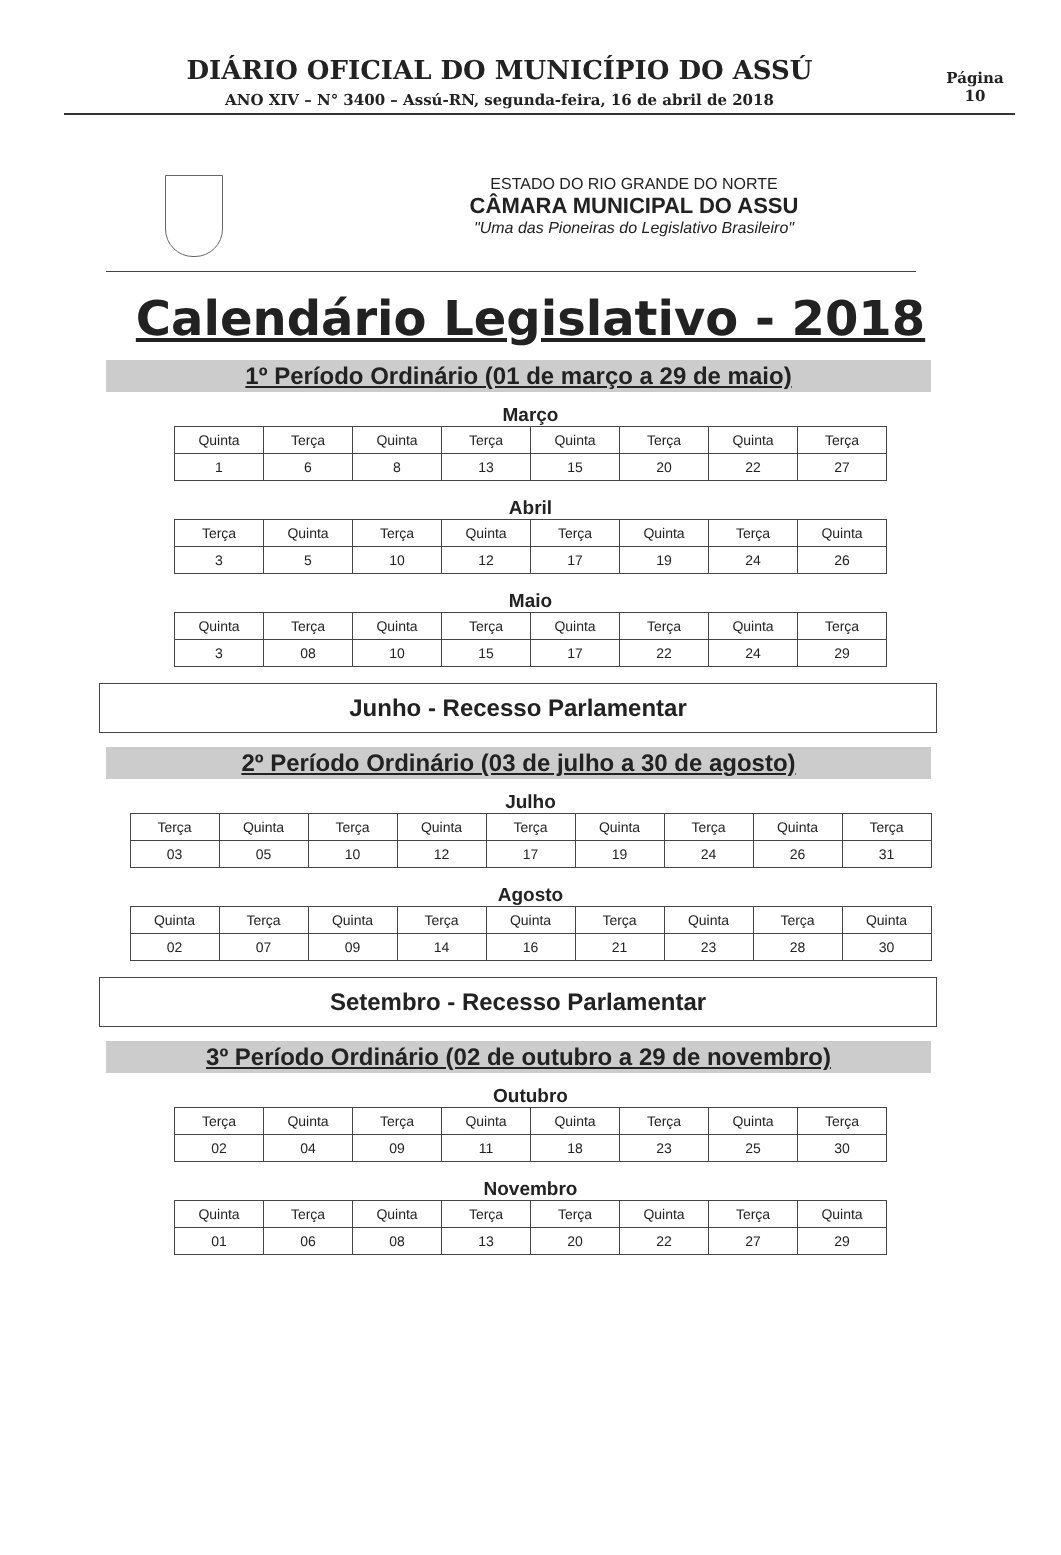DIÁRIO OFICIAL DO MUNICÍPIO DO ASSÚ
ANO XIV – N° 3400 – Assú-RN, segunda-feira, 16 de abril de 2018
Página
10
ESTADO DO RIO GRANDE DO NORTE
CÂMARA MUNICIPAL DO ASSU
"Uma das Pioneiras do Legislativo Brasileiro"
Calendário Legislativo - 2018
1º Período Ordinário (01 de março a 29 de maio)
Março
| Quinta | Terça | Quinta | Terça | Quinta | Terça | Quinta | Terça |
| --- | --- | --- | --- | --- | --- | --- | --- |
| 1 | 6 | 8 | 13 | 15 | 20 | 22 | 27 |
Abril
| Terça | Quinta | Terça | Quinta | Terça | Quinta | Terça | Quinta |
| --- | --- | --- | --- | --- | --- | --- | --- |
| 3 | 5 | 10 | 12 | 17 | 19 | 24 | 26 |
Maio
| Quinta | Terça | Quinta | Terça | Quinta | Terça | Quinta | Terça |
| --- | --- | --- | --- | --- | --- | --- | --- |
| 3 | 08 | 10 | 15 | 17 | 22 | 24 | 29 |
Junho - Recesso Parlamentar
2º Período Ordinário (03 de julho a 30 de agosto)
Julho
| Terça | Quinta | Terça | Quinta | Terça | Quinta | Terça | Quinta | Terça |
| --- | --- | --- | --- | --- | --- | --- | --- | --- |
| 03 | 05 | 10 | 12 | 17 | 19 | 24 | 26 | 31 |
Agosto
| Quinta | Terça | Quinta | Terça | Quinta | Terça | Quinta | Terça | Quinta |
| --- | --- | --- | --- | --- | --- | --- | --- | --- |
| 02 | 07 | 09 | 14 | 16 | 21 | 23 | 28 | 30 |
Setembro - Recesso Parlamentar
3º Período Ordinário (02 de outubro a 29 de novembro)
Outubro
| Terça | Quinta | Terça | Quinta | Quinta | Terça | Quinta | Terça |
| --- | --- | --- | --- | --- | --- | --- | --- |
| 02 | 04 | 09 | 11 | 18 | 23 | 25 | 30 |
Novembro
| Quinta | Terça | Quinta | Terça | Terça | Quinta | Terça | Quinta |
| --- | --- | --- | --- | --- | --- | --- | --- |
| 01 | 06 | 08 | 13 | 20 | 22 | 27 | 29 |